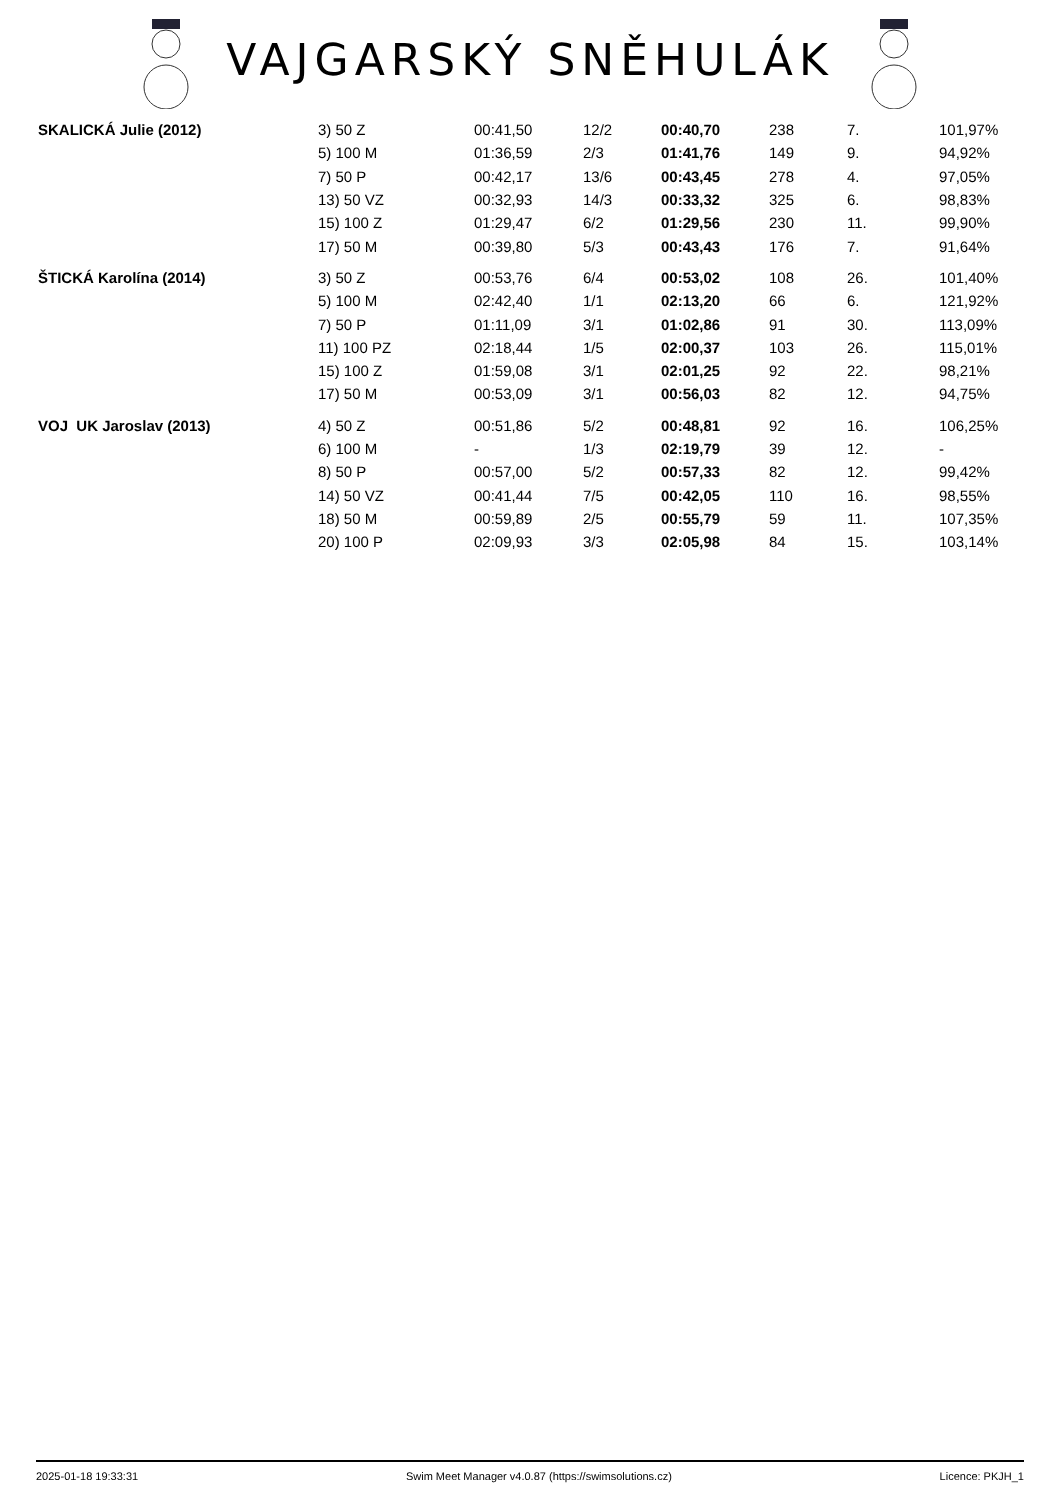VAJGARSKÝ SNĚHULÁK
| SKALICKÁ Julie (2012) | 3) 50 Z | 00:41,50 | 12/2 | 00:40,70 | 238 | 7. | 101,97% |
| | 5) 100 M | 01:36,59 | 2/3 | 01:41,76 | 149 | 9. | 94,92% |
| | 7) 50 P | 00:42,17 | 13/6 | 00:43,45 | 278 | 4. | 97,05% |
| | 13) 50 VZ | 00:32,93 | 14/3 | 00:33,32 | 325 | 6. | 98,83% |
| | 15) 100 Z | 01:29,47 | 6/2 | 01:29,56 | 230 | 11. | 99,90% |
| | 17) 50 M | 00:39,80 | 5/3 | 00:43,43 | 176 | 7. | 91,64% |
| ŠTICKÁ Karolína (2014) | 3) 50 Z | 00:53,76 | 6/4 | 00:53,02 | 108 | 26. | 101,40% |
| | 5) 100 M | 02:42,40 | 1/1 | 02:13,20 | 66 | 6. | 121,92% |
| | 7) 50 P | 01:11,09 | 3/1 | 01:02,86 | 91 | 30. | 113,09% |
| | 11) 100 PZ | 02:18,44 | 1/5 | 02:00,37 | 103 | 26. | 115,01% |
| | 15) 100 Z | 01:59,08 | 3/1 | 02:01,25 | 92 | 22. | 98,21% |
| | 17) 50 M | 00:53,09 | 3/1 | 00:56,03 | 82 | 12. | 94,75% |
| VOJ UK Jaroslav (2013) | 4) 50 Z | 00:51,86 | 5/2 | 00:48,81 | 92 | 16. | 106,25% |
| | 6) 100 M | - | 1/3 | 02:19,79 | 39 | 12. | - |
| | 8) 50 P | 00:57,00 | 5/2 | 00:57,33 | 82 | 12. | 99,42% |
| | 14) 50 VZ | 00:41,44 | 7/5 | 00:42,05 | 110 | 16. | 98,55% |
| | 18) 50 M | 00:59,89 | 2/5 | 00:55,79 | 59 | 11. | 107,35% |
| | 20) 100 P | 02:09,93 | 3/3 | 02:05,98 | 84 | 15. | 103,14% |
2025-01-18 19:33:31 Swim Meet Manager v4.0.87 (https://swimsolutions.cz) Licence: PKJH_1